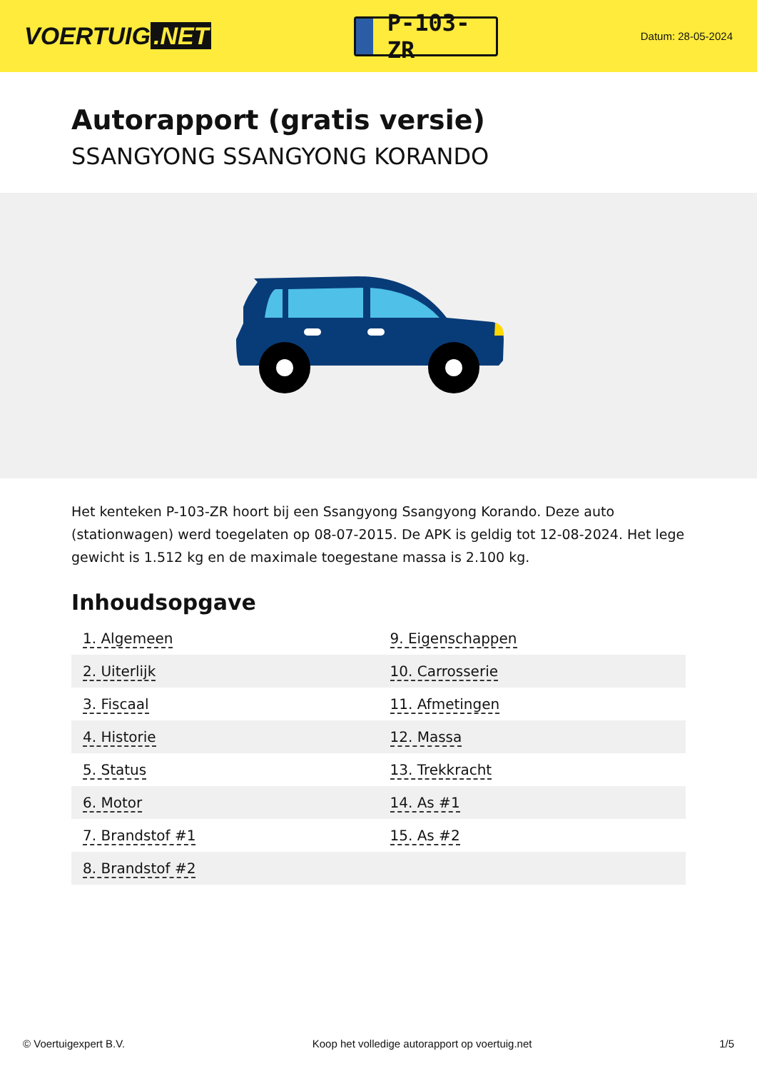VOERTUIG.NET
P-103-ZR
Datum: 28-05-2024
Autorapport (gratis versie)
SSANGYONG SSANGYONG KORANDO
Het kenteken P-103-ZR hoort bij een Ssangyong Ssangyong Korando. Deze auto (stationwagen) werd toegelaten op 08-07-2015. De APK is geldig tot 12-08-2024. Het lege gewicht is 1.512 kg en de maximale toegestane massa is 2.100 kg.
Inhoudsopgave
| 1. Algemeen | 9. Eigenschappen |
| 2. Uiterlijk | 10. Carrosserie |
| 3. Fiscaal | 11. Afmetingen |
| 4. Historie | 12. Massa |
| 5. Status | 13. Trekkracht |
| 6. Motor | 14. As #1 |
| 7. Brandstof #1 | 15. As #2 |
| 8. Brandstof #2 | |
© Voertuigexpert B.V. Koop het volledige autorapport op voertuig.net 1/5